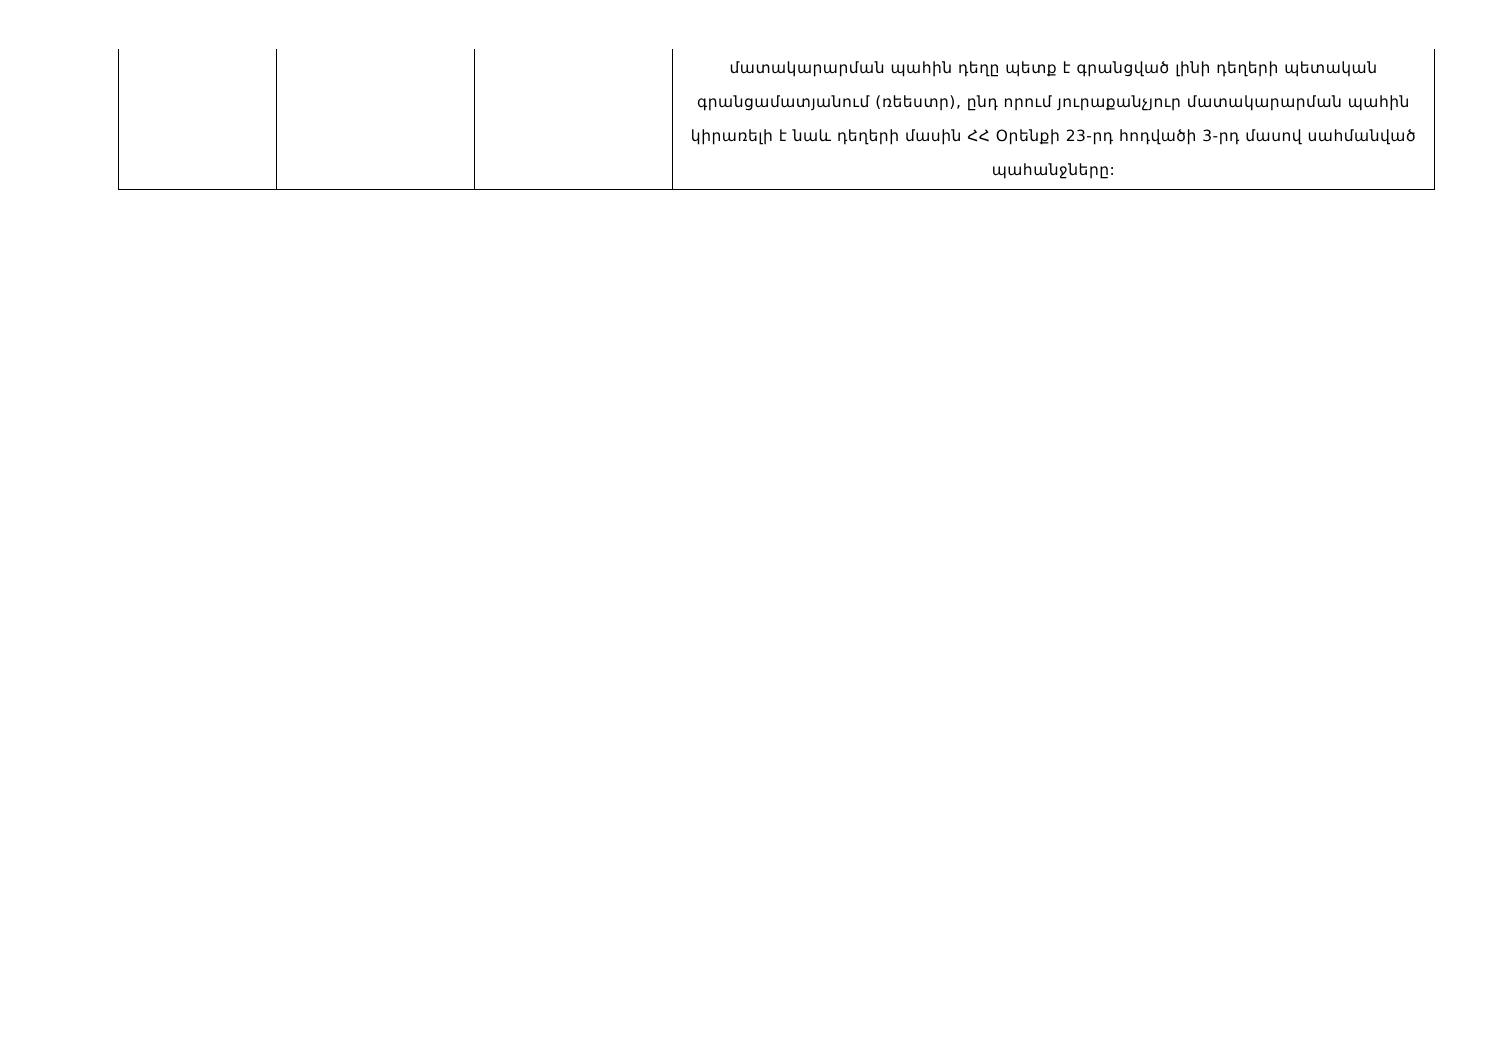| | | | մատակարարման պահին դեղը պետք է գրանցված լինի դեղերի պետական գրանցամատյանում (ռեեստր), ընդ որում յուրաքանչյուր մատակարարման պահին կիրառելի է նաև դեղերի մասին ՀՀ Օրենքի 23-րդ հոդվածի 3-րդ մասով սահմանված պահանջները: |